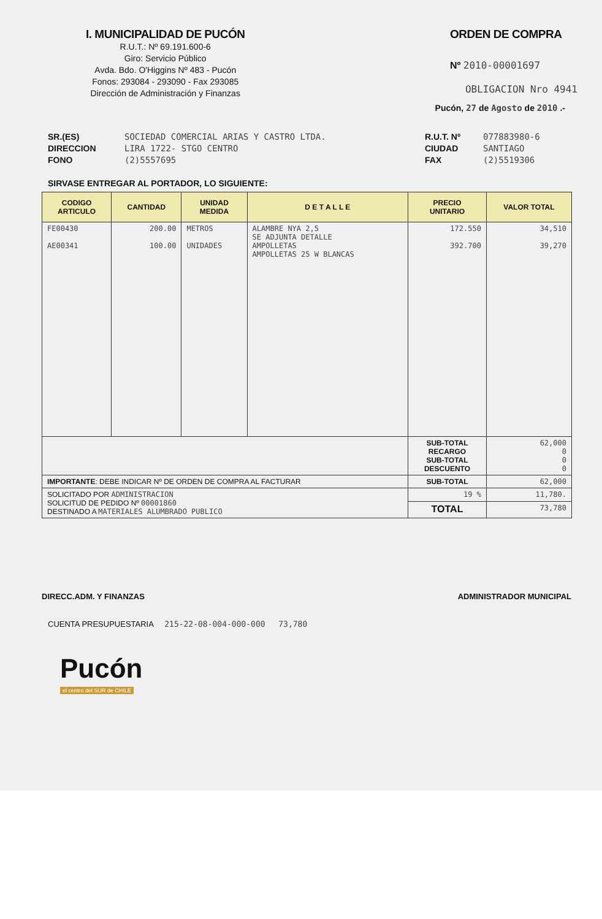I. MUNICIPALIDAD DE PUCÓN
R.U.T.: Nº 69.191.600-6
Giro: Servicio Público
Avda. Bdo. O'Higgins Nº 483 - Pucón
Fonos: 293084 - 293090 - Fax 293085
Dirección de Administración y Finanzas
ORDEN DE COMPRA
Nº 2010-00001697
OBLIGACION Nro 4941
Pucón, 27 de Agosto de 2010 .-
SR.(ES)
DIRECCION
FONO
SOCIEDAD COMERCIAL ARIAS Y CASTRO LTDA.
LIRA 1722- STGO CENTRO
(2)5557695
R.U.T. Nº
CIUDAD
FAX
077883980-6
SANTIAGO
(2)5519306
SIRVASE ENTREGAR AL PORTADOR, LO SIGUIENTE:
| CODIGO ARTICULO | CANTIDAD | UNIDAD MEDIDA | D E T A L L E | PRECIO UNITARIO | VALOR TOTAL |
| --- | --- | --- | --- | --- | --- |
| FE00430 AE00341 | 200.00 100.00 | METROS UNIDADES | ALAMBRE NYA 2,5 SE ADJUNTA DETALLE AMPOLLETAS AMPOLLETAS 25 W BLANCAS | 172.550 392.700 | 34,510 39,270 |
| | | | | SUB-TOTAL RECARGO SUB-TOTAL DESCUENTO | 62,000 0 0 0 |
| IMPORTANTE : DEBE INDICAR Nº DE ORDEN DE COMPRA AL FACTURAR | | | | SUB-TOTAL | 62,000 |
| SOLICITADO POR ADMINISTRACION SOLICITUD DE PEDIDO Nº 00001860 DESTINADO A MATERIALES ALUMBRADO PUBLICO | | | | 19 % | 11,780. |
| | | | | TOTAL | 73,780 |
DIRECC.ADM. Y FINANZAS ADMINISTRADOR MUNICIPAL
CUENTA PRESUPUESTARIA 215-22-08-004-000-000 73,780
Pucón
el centro del SUR de CHILE